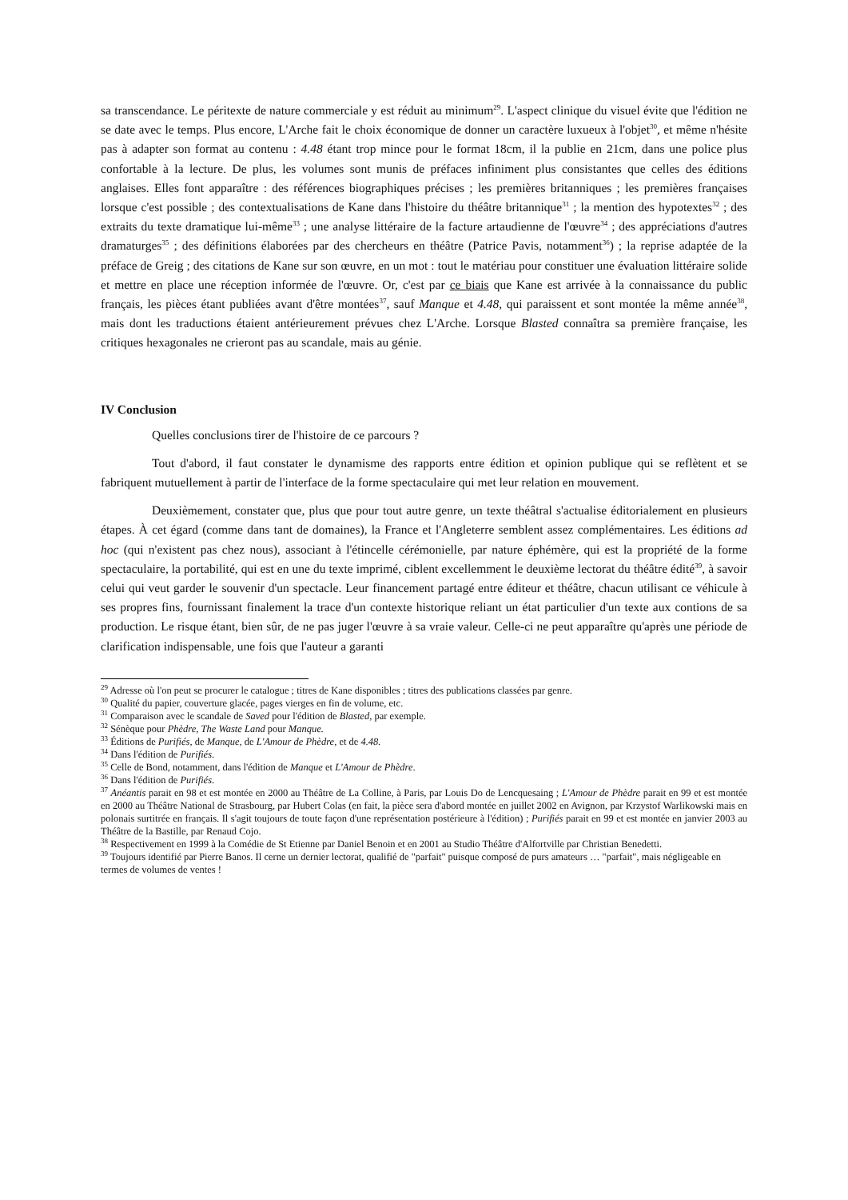sa transcendance. Le péritexte de nature commerciale y est réduit au minimum<sup>29</sup>. L'aspect clinique du visuel évite que l'édition ne se date avec le temps. Plus encore, L'Arche fait le choix économique de donner un caractère luxueux à l'objet<sup>30</sup>, et même n'hésite pas à adapter son format au contenu : 4.48 étant trop mince pour le format 18cm, il la publie en 21cm, dans une police plus confortable à la lecture. De plus, les volumes sont munis de préfaces infiniment plus consistantes que celles des éditions anglaises. Elles font apparaître : des références biographiques précises ; les premières britanniques ; les premières françaises lorsque c'est possible ; des contextualisations de Kane dans l'histoire du théâtre britannique<sup>31</sup> ; la mention des hypotextes<sup>32</sup> ; des extraits du texte dramatique lui-même<sup>33</sup> ; une analyse littéraire de la facture artaudienne de l'œuvre<sup>34</sup> ; des appréciations d'autres dramaturges<sup>35</sup> ; des définitions élaborées par des chercheurs en théâtre (Patrice Pavis, notamment<sup>36</sup>) ; la reprise adaptée de la préface de Greig ; des citations de Kane sur son œuvre, en un mot : tout le matériau pour constituer une évaluation littéraire solide et mettre en place une réception informée de l'œuvre. Or, c'est par ce biais que Kane est arrivée à la connaissance du public français, les pièces étant publiées avant d'être montées<sup>37</sup>, sauf Manque et 4.48, qui paraissent et sont montée la même année<sup>38</sup>, mais dont les traductions étaient antérieurement prévues chez L'Arche. Lorsque Blasted connaîtra sa première française, les critiques hexagonales ne crieront pas au scandale, mais au génie.
IV Conclusion
Quelles conclusions tirer de l'histoire de ce parcours ?
Tout d'abord, il faut constater le dynamisme des rapports entre édition et opinion publique qui se reflètent et se fabriquent mutuellement à partir de l'interface de la forme spectaculaire qui met leur relation en mouvement.
Deuxièmement, constater que, plus que pour tout autre genre, un texte théâtral s'actualise éditorialement en plusieurs étapes. À cet égard (comme dans tant de domaines), la France et l'Angleterre semblent assez complémentaires. Les éditions ad hoc (qui n'existent pas chez nous), associant à l'étincelle cérémonielle, par nature éphémère, qui est la propriété de la forme spectaculaire, la portabilité, qui est en une du texte imprimé, ciblent excellemment le deuxième lectorat du théâtre édité<sup>39</sup>, à savoir celui qui veut garder le souvenir d'un spectacle. Leur financement partagé entre éditeur et théâtre, chacun utilisant ce véhicule à ses propres fins, fournissant finalement la trace d'un contexte historique reliant un état particulier d'un texte aux contions de sa production. Le risque étant, bien sûr, de ne pas juger l'œuvre à sa vraie valeur. Celle-ci ne peut apparaître qu'après une période de clarification indispensable, une fois que l'auteur a garanti
<sup>29</sup> Adresse où l'on peut se procurer le catalogue ; titres de Kane disponibles ; titres des publications classées par genre.
<sup>30</sup> Qualité du papier, couverture glacée, pages vierges en fin de volume, etc.
<sup>31</sup> Comparaison avec le scandale de Saved pour l'édition de Blasted, par exemple.
<sup>32</sup> Sénèque pour Phèdre, The Waste Land pour Manque.
<sup>33</sup> Éditions de Purifiés, de Manque, de L'Amour de Phèdre, et de 4.48.
<sup>34</sup> Dans l'édition de Purifiés.
<sup>35</sup> Celle de Bond, notamment, dans l'édition de Manque et L'Amour de Phèdre.
<sup>36</sup> Dans l'édition de Purifiés.
<sup>37</sup> Anéantis parait en 98 et est montée en 2000 au Théâtre de La Colline, à Paris, par Louis Do de Lencquesaing ; L'Amour de Phèdre parait en 99 et est montée en 2000 au Théâtre National de Strasbourg, par Hubert Colas (en fait, la pièce sera d'abord montée en juillet 2002 en Avignon, par Krzystof Warlikowski mais en polonais surtitrée en français. Il s'agit toujours de toute façon d'une représentation postérieure à l'édition) ; Purifiés parait en 99 et est montée en janvier 2003 au Théâtre de la Bastille, par Renaud Cojo.
<sup>38</sup> Respectivement en 1999 à la Comédie de St Etienne par Daniel Benoin et en 2001 au Studio Théâtre d'Alfortville par Christian Benedetti.
<sup>39</sup> Toujours identifié par Pierre Banos. Il cerne un dernier lectorat, qualifié de "parfait" puisque composé de purs amateurs … "parfait", mais négligeable en termes de volumes de ventes !